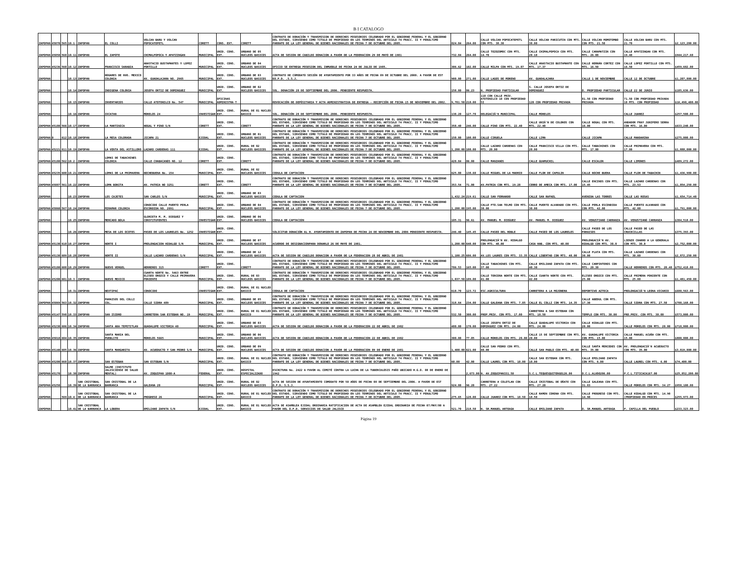B I CATALOGO
| ZAPOPAN | 45070 | 565 | 10.1 | ZAPOPAN | EL COLLI | VOLCAN BARU Y VOLCAN POPOCATEPETL | CORETT | CONS. EXT. | CORETT | CONTRATO DE DONACIÓN Y TRANSMISION DE DERECHOS POSESORIOS CELEBRADO POR EL GOBIERNO FEDERAL Y EL GOBIERNO DEL ESTADO, SIRVIENDO COMO TITULO DE PROPIEDAD EN LOS TERMINOS DEL ARTICULO 74 FRACC. II Y PENULTIMO PARRAFO DE LA LEY GENERAL DE BIENES NACIONALES DE FECHA 7 DE OCTUBRE DEL 2005. | 824.04 | 264.00 | CALLE VOLCAN POPOCATEPETL CON MTS. 38.30 | CALLE VOLCAN PARICUTIN CON MTS. 38.00 | CALLE VOLCAN MOMOTOMBO CON MTS. 21.50 | CALLE VOLCAN BARU CON MTS. 21.70 | $2,123,280.00 |
| ZAPOPAN | 45050 | 568 | 10.11 | ZAPOPAN | EL ZAPOTE | CHIMALPOPOCA Y APATZINGAN | MUNICIPAL | UNID. CONS. EXT. | URBANO DE 05 NUCLEOS BASICOS | ACTA DE SESION DE CABILDO DONACION A FAVOR DE LA FEDERACION 29 DE MAYO DE 1981 | 732.84 | 264.00 | CALLE TEZOZOMOC CON MTS. 14.70 | CALLE CHIMALPOPOCA CON MTS. 28.10 | CALLE CARAMATZIN CON MTS. 26.08 | CALLE APATZINGAN CON MTS. 19.48 | $944,217.60 |
| ZAPOPAN | 45236 | 560 | 10.12 | ZAPOPAN | FRANCISCO SARABIA | ANASTACIO BUSTAMANTES Y LOPEZ PORTILLO | MUNICIPAL | UNID. CONS. EXT. | URBANO DE 04 NUCLEOS BASICOS | OFICIO SE ENTREGA POSESION DEL INMUEBLE DE FECHA 24 DE JULIO DE 1985. | 306.62 | 102.00 | CALLE MILPA CON MTS. 19.87 | CALLE ANASTACIO BUSTAMANTE CON MTS. 17.37 | CALLE HERNÁN CORTEZ CON MTS. 16.50 | CALLE LOPEZ PORTILLO CON MTS. 16.50 | $459,682.00 |
| ZAPOPAN | | | 10.13 | ZAPOPAN | HOGARES DE NVO. MEXICO COLONIA | AV. GUADALAJARA NO. 2965 | MUNICIPAL | UNID. CONS. EXT. | URBANO DE 03 NUCLEOS BASICOS | CONTRATO DE COMODATO SESIÓN DE AYUNTAMIENTO POR 33 AÑOS DE FECHA 09 DE OCTUBRE DEL 2000. A FAVOR DE EST EO.P.D. .S.S.J. | 900.00 | 271.00 | CALLE LAGOS DE MORENO | AV. GUADALAJARA | CALLE 1 DE NOVIEMBRE | CALLE 12 DE OCTUBRE | $1,207,800.00 |
| ZAPOPAN | | | 10.14 | ZAPOPAN | INDIGENA COLONIA | JOSEFA ORTIZ DE DOMINGUEZ | MUNICIPAL | UNID. CONS. EXT. | URBANO DE 02 NUCLEOS BASICOS | SOL. DONACIÓN 28 DE SEPTIEMBRE DEL 2006. PENDIENTE RESPUESTA. | 158.00 | 86.23 | N. PROPIEDAD PARTICULAR | S. CALLE JOSEFA ORTIZ DE DOMINGUEZ | O. PROPIEDAD PARTICULAR | CALLE 22 DE JUNIO | $185,636.00 |
| ZAPOPAN | | | 10.15 | ZAPOPAN | INVENTARIOS | CALLE ATOTONILCO No. 547 | MUNICIPAL | OFICINAS ADMINISTRA T | | REVOCACIÓN DE DEPÓSITARIA Y ACTA ADMINISTRATIVA DE ENTREGA - RECEPCIÓN DE FECHA 15 DE NOVIEMBRE DEL 2002. | 9,781.50 | 210.00 | 110 CON CALLE PRIV. ATOTONILCO 10 CON PROPIEDAD SI | 120 CON PROPIEDAD PRIVADA | 81.50 CON PROPIEDAD PRIVADA | 71.50 CON PROPIEDAD PRIVADA 10 MTS. CON PROPIEDAD | $16,490,400.00 |
| ZAPOPAN | | | 10.16 | ZAPOPAN | IXCATAN | MORELOS 24 | INVESTIGAR | UNID. CONS. EXT. | RURAL DE 01 NUCLEO BASICO | SOL. DONACIÓN 28 DE SEPTIEMBRE DEL 2006. PENDIENTE RESPUESTA. | 138.20 | 127.70 | DELEGACIÃ'N MUNICIPAL | CALLE MORELOS | | CALLE JUAREZ | $257,500.00 |
| ZAPOPAN | 45180 | 566 | 10.17 | ZAPOPAN | LA MARTINICA | NOGAL Y PINO S/N | CORETT | UNID. CONS. EXT. | CORETT | CONTRATO DE DONACIÓN Y TRANSMISION DE DERECHOS POSESORIOS CELEBRADO POR EL GOBIERNO FEDERAL Y EL GOBIERNO DEL ESTADO, SIRVIENDO COMO TITULO DE PROPIEDAD EN LOS TERMINOS DEL ARTICULO 74 FRACC. II Y PENULTIMO PARRAFO DE LA LEY GENERAL DE BIENES NACIONALES DE FECHA 7 DE OCTUBRE DEL 2005. | 358.40 | 246.00 | CALLE PINO CON MTS. 22.40 | CALLE UNIÃ'N DE COLONOS CON MTS. 22.40 | CALLE NOGAL CON MTS. 16.00 | ANDADOR FRAY JUNIPERO SERRA CON MTS. 16.00 | $633,240.00 |
| ZAPOPAN | 0 | 612 | 10.18 | ZAPOPAN | LA MESA COLORADA | JICAMA 21 | EJIDAL | UNID. CONS. EXT. | URBANO DE 01 NUCLEOS BASICOS | CONTRATO DE DONACIÓN Y TRANSMISION DE DERECHOS POSESORIOS CELEBRADO POR EL GOBIERNO FEDERAL Y EL GOBIERNO DEL ESTADO, SIRVIENDO COMO TITULO DE PROPIEDAD EN LOS TERMINOS DEL ARTICULO 74 FRACC. II Y PENULTIMO PARRAFO DE LA LEY GENERAL DE BIENES NACIONALES DE FECHA 7 DE OCTUBRE DEL 2005. | 150.00 | 100.00 | CALLE CIRUELA | CALLE LIMA | CALLE JICAMA | CALLE MANDARINA | $275,000.00 |
| ZAPOPAN | 45221 | 611 | 10.19 | ZAPOPAN | LA VENTA DEL ASTILLERO | LAZARO CARDENAS 111 | EJIDAL | UNID. CONS. EXT. | RURAL DE 02 NUCLEOS BASICOS | CONTRATO DE DONACIÓN Y TRANSMISION DE DERECHOS POSESORIOS CELEBRADO POR EL GOBIERNO FEDERAL Y EL GOBIERNO DEL ESTADO, SIRVIENDO COMO TITULO DE PROPIEDAD EN LOS TERMINOS DEL ARTICULO 74 FRACC. II Y PENULTIMO PARRAFO DE LA LEY GENERAL DE BIENES NACIONALES DE FECHA 7 DE OCTUBRE DEL 2005. | 1,200.00 | 100.00 | CALLE LAZARO CARDENAS CON MTS. 20.00 | CALLE FRANCISCO VILLA CON MTS. 20.00 | CALLE TABACHINES CON MTS. 17.00 | CALLE PRIMAVERA CON MTS. 17.00 | $1,080,000.00 |
| ZAPOPAN | 45180 | 562 | 10.2 | ZAPOPAN | LOMAS DE TABACHINES COLONIA | CALLE CHABACANOS NO. 12 | CORETT | UNID. CONS. EXT. | CORETT | CONTRATO DE DONACIÓN Y TRANSMISION DE DERECHOS POSESORIOS CELEBRADO POR EL GOBIERNO FEDERAL Y EL GOBIERNO DEL ESTADO, SIRVIENDO COMO TITULO DE PROPIEDAD EN LOS TERMINOS DEL ARTICULO 74 FRACC. II Y PENULTIMO PARRAFO DE LA LEY GENERAL DE BIENES NACIONALES DE FECHA 7 DE OCTUBRE DEL 2005. | 428.84 | 86.00 | CALLE MANZANOS | CALLE GUAMUCHIL | CALLE ESCALON | CALLE LIMONES | $489,272.00 |
| ZAPOPAN | 45235 | 600 | 10.21 | ZAPOPAN | LOMAS DE LA PRIMAVERA | NOCHEBUENA No. 154 | MUNICIPAL | UNID. CONS. EXT. | RURAL DE 02 NUCLEOS BASICOS | CEDULA DE CAPTACION | 625.00 | 138.60 | CALLE MIGUEL DE LA MADRID | CALLE FLOR DE CAPULIN | CALLE NOCHE BUENA | CALLE FLOR DE TABACHIN | $1,436,980.00 |
| ZAPOPAN | 45087 | 561 | 10.22 | ZAPOPAN | LOMA BONITA | AV. PATRIA NO 3251 | CORETT | UNID. CONS. EXT. | CORETT | CONTRATO DE DONACIÓN Y TRANSMISION DE DERECHOS POSESORIOS CELEBRADO POR EL GOBIERNO FEDERAL Y EL GOBIERNO DEL ESTADO, SIRVIENDO COMO TITULO DE PROPIEDAD EN LOS TERMINOS DEL ARTICULO 74 FRACC. II Y PENULTIMO PARRAFO DE LA LEY GENERAL DE BIENES NACIONALES DE FECHA 7 DE OCTUBRE DEL 2005. | 353.54 | 71.00 | AV.PATRIA CON MTS. 19.28 | CERRO DE AMECA CON MTS. 17.00 | CALLE ENCINOS CON MTS. 15.45 | CALLE LAZARO CARDENAS CON MTS. 23.53 | $1,054,250.00 |
| ZAPOPAN | | | 10.23 | ZAPOPAN | LOS CAJETES | SAN CARLOS S/N | MUNICIPAL | UNID. CONS. EXT. | URBANO DE 03 NUCLEOS BASICOS | CEDULA DE CAPTACION | 1,432.24 | 219.61 | CALLE SAN FERNANDO | CALLE SAN RAFAEL | AVENIDA LAS TORRES | CALLE LAS ROSAS | $1,654,714.40 |
| ZAPOPAN | 45060 | 567 | 10.24 | ZAPOPAN | MIRAMAR COLONIA | CONOCIDO CALLE PUERTO PERLA ESCONDIDA NO. 2691 | MUNICIPAL | UNID. CONS. EXT. | URBANO DE 04 NUCLEOS BASICOS | CONTRATO DE DONACIÓN Y TRANSMISION DE DERECHOS POSESORIOS CELEBRADO POR EL GOBIERNO FEDERAL Y EL GOBIERNO DEL ESTADO, SIRVIENDO COMO TITULO DE PROPIEDAD EN LOS TERMINOS DEL ARTICULO 74 FRACC. II Y PENULTIMO PARRAFO DE LA LEY GENERAL DE BIENES NACIONALES DE FECHA 7 DE OCTUBRE DEL 2005. | 1,200.00 | 195.00 | CALLE PTO.SAN TELMO CON MTS. 30.00 | CALLE PUERTO ALVARADO CON MTS. 30.00 | CALLE PERLA ESCONDIDA CON MTS. 42.00 | CALLE PUERTO ALVARADO CON MTS. 42.00 | $1,791,000.00 |
| ZAPOPAN | | | 10.25 | ZAPOPAN | MERCADO BOLA | GLORIETA M. M. DIEGUEZ Y CONSTITUYENTES | INVESTIGAR | UNID. CONS. EXT. | URBANO DE 06 NUCLEOS BASICOS | CEDULA DE CAPTACION | 105.31 | 96.61 | AV. MANUEL M. DIEGUEZ | AV. MANUEL M. DIEGUEZ | AV. VENUSTIANO CARRANZA | AV. VENUSTIANO CARRANZA | $384,518.00 |
| ZAPOPAN | | | 10.26 | ZAPOPAN | MESA DE LOS OCOTES | PASEO DE LOS LAURELES No. 1252 | INVESTIGAR | UNID. CONS. EXT. | | SOLICITUD DONACIÓN AL H. AYUNTAMIENTO DE ZAPOPAN DE FECHA 24 DE NOVIEMBRE DEL 2006 PENDIENTE RESPUESTA. | 246.40 | 145.45 | CALLE PASEO DEL ROBLE | CALLE PASEO DE LOS LAURELES | CALLE PASEO DE LOS PARAISOS | CALLE PASEO DE LAS CRUCECILLAS | $375,393.00 |
| ZAPOPAN | 45130 | 610 | 10.27 | ZAPOPAN | NORTE I | PROLONGACION HIDALGO S/N | MUNICIPAL | UNID. CONS. EXT. | URBANO DE 07 NUCLEOS BASICOS | ACUERDO DE DESIGNACIONPARA DONARLO 26 DE MAYO DE 1981. | 1,200.00 | 640.00 | PROLONGACIÃ'N AV. HIDALGO CON MTS. 40.00 | CASA HAB. CON MTS. 40.00 | PROLONGACIÃ'N AV. HIDALGO CON MTS. 30.0 | LIENZO CHARRO A LA GENERALA CON MTS. 30.0 | $2,752,000.00 |
| ZAPOPAN | 45130 | 609 | 10.28 | ZAPOPAN | NORTE II | CALLE LAZARO CARDENAS S/N | MUNICIPAL | UNID. CONS. EXT. | URBANO DE 12 NUCLEOS BASICOS | ACTA DE SESION DE CABILDO DONACION A FAVOR DE LA FEDERACION 28 DE ABRIL DE 1981 | 1,100.25 | 686.00 | AV.LOS LAURES CON MTS. 33.35 | CALLE LIBERTAD CON MTS. 40.00 | CALLE PLATA CON MTS. 30.00 | CALLE LAZARO CARDENAS CON MTS. 30.00 | $2,872,250.00 |
| ZAPOPAN | 45180 | 608 | 10.29 | ZAPOPAN | NUEVO VERGEL | HERREROS 315 | CORETT | UNID. CONS. EXT. | CORETT | CONTRATO DE DONACIÓN Y TRANSMISION DE DERECHOS POSESORIOS CELEBRADO POR EL GOBIERNO FEDERAL Y EL GOBIERNO DEL ESTADO, SIRVIENDO COMO TITULO DE PROPIEDAD EN LOS TERMINOS DEL ARTICULO 74 FRACC. II Y PENULTIMO PARRAFO DE LA LEY GENERAL DE BIENES NACIONALES DE FECHA 7 DE OCTUBRE DEL 2005. | 786.53 | 165.00 | CALLE TABACHINES CON MTS. 37.00 | CALLE EMILIANO ZAPATA CON MTS. 40.30 | CALLE CARPINTEROS CON MTS. 20.30 | CALLE HERREROS CON MTS. 20.40 | $752,418.00 |
| ZAPOPAN | 45200 | 601 | 10.3 | ZAPOPAN | NUEVO MEXICO | CUARTA NORTE No. 5463 ENTRE ELISEO OROZCO Y CALLE PRIMAVERA PONIENTE | MUNICIPAL | UNID. CONS. EXT. | RURAL DE 03 NUCLEOS BASICOS | CONTRATO DE DONACIÓN Y TRANSMISION DE DERECHOS POSESORIOS CELEBRADO POR EL GOBIERNO FEDERAL Y EL GOBIERNO DEL ESTADO, SIRVIENDO COMO TITULO DE PROPIEDAD EN LOS TERMINOS DEL ARTICULO 74 FRACC. II Y PENULTIMO PARRAFO DE LA LEY GENERAL DE BIENES NACIONALES DE FECHA 7 DE OCTUBRE DEL 2005. | 1,037.50 | 189.00 | CALLE TERCERA NORTE CON MTS. 41.00 | CALLE CUARTA NORTE CON MTS. 42.00 | ELISEO OROZCO CON MTS. 25.00 | CALLE PRIMERA PONIENTE CON MTS. 25.00 | $1,481,450.00 |
| ZAPOPAN | | | 10.31 | ZAPOPAN | NEXTIPAC | CONOCIDO | INVESTIGAR | UNID. CONS. EXT. | RURAL DE 01 NUCLEO BASICO | CEDULA DE CAPTACION | 610.70 | 123.72 | ESC.AGRICULTURA | CARRETERA A LA MOJONERA | DEPORTIVO AZTECA | PROLONGACIÃ'N LEONA VICARIO | $680,563.00 |
| ZAPOPAN | 45069 | 563 | 10.32 | ZAPOPAN | PARAISOS DEL COLLI COL. | CALLE SIDRA 489 | MUNICIPAL | UNID. CONS. EXT. | URBANO DE 05 NUCLEOS BASICOS | CONTRATO DE DONACIÓN Y TRANSMISION DE DERECHOS POSESORIOS CELEBRADO POR EL GOBIERNO FEDERAL Y EL GOBIERNO DEL ESTADO, SIRVIENDO COMO TITULO DE PROPIEDAD EN LOS TERMINOS DEL ARTICULO 74 FRACC. II Y PENULTIMO PARRAFO DE LA LEY GENERAL DE BIENES NACIONALES DE FECHA 7 DE OCTUBRE DEL 2005. | 318.64 | 234.00 | CALLE GALEANA CON MTS. 7.05 | CALLE EL COLLI CON MTS. 14.35 | CALLE ABEDUL CON MTS. 17.30 | CALLE SIDRA CON MTS. 27.50 | $780,168.00 |
| ZAPOPAN | 45147 | 598 | 10.33 | ZAPOPAN | SAN ISIDRO | CARRETERA SAN ESTEBAN NO. 19 | MUNICIPAL | UNID. CONS. EXT. | RURAL DE 01 NUCLEO BASICO | CONTRATO DE DONACIÓN Y TRANSMISION DE DERECHOS POSESORIOS CELEBRADO POR EL GOBIERNO FEDERAL Y EL GOBIERNO DEL ESTADO, SIRVIENDO COMO TITULO DE PROPIEDAD EN LOS TERMINOS DEL ARTICULO 74 FRACC. II Y PENULTIMO PARRAFO DE LA LEY GENERAL DE BIENES NACIONALES DE FECHA 7 DE OCTUBRE DEL 2005. | 532.50 | 300.00 | PROP.PRIV. CON MTS. 17.00 | CARRETERA A SAN ESTEBAN CON MTS. 18.50 | TEMPLO CON MTS. 30.00 | PRO.PRIV. CON MTS. 30.00 | $573,000.00 |
| ZAPOPAN | 45230 | 606 | 10.34 | ZAPOPAN | SANTA ANA TEPETITLAN | GUADALUPE VICTORIA 40 | MUNICIPAL | UNID. CONS. EXT. | URBANO DE 03 NUCLEOS BASICOS | ACTA DE SESION DE CABILDO DONACION A FAVOR DE LA FEDERACION 22 DE ABRIL DE 1982 | 480.00 | 170.00 | CALLE JOSEFA ORTIZ DE DOMINGUEZ CON MTS. 24.00 | CALLE GUADALUPE VICTORIA CON MTS. 24.00 | CALLE HIDALGO CON MTS. 20.00 | CALLE MORELOS CON MTS. 20.00 | $718,000.00 |
| ZAPOPAN | 45018 | 604 | 10.35 | ZAPOPAN | SANTA MARIA DEL PUEBLITO | MORELOS 5665 | MUNICIPAL | UNID. CONS. EXT. | URBANO DE 06 NUCLEOS BASICOS | ACTA DE SESION DE CABILDO DONACION A FAVOR DE LA FEDERACION 22 DE ABRIL DE 1982 | 300.00 | 77.05 | CALLE MORELOS CON MTS. 20.00 | CALLE 15 DE SEPTIEMBRE CON MTS. 20.00 | AV. GUADALUPE VICTORIA CON MTS. 15.00 | CALLE MANUEL ACUÑA CON MTS. 15.00 | $800,000.00 |
| ZAPOPAN | 45140 | 605 | 10.36 | ZAPOPAN | SANTA MARGARITA | AV. ACUEDUCTO Y SAN PEDRO S/N | MUNICIPAL | UNID. CONS. EXT. | URBANO DE 09 NUCLEOS BASICOS | ACTA DE SESION DE CABILDO DONACION A FAVOR DE LA FEDERACION 09 DE ENERO DE 1981 | 1,400.00 | 621.00 | CALLE SAN PEDRO CON MTS. 40.00 | CALLE SAN PABLO CON MTS. 40.00 | CALLE SANTA MERCEDES CON MTS. 35.00 | AV. PROLONGACIÃ'N ACUEDUCTO CON MTS. 35.00 | $3,819,800.00 |
| ZAPOPAN | 45200 | 668 | 10.37 | ZAPOPAN | SAN ESTEBAN | SAN ESTEBAN S/N | MUNICIPAL | UNID. CONS. EXT. | RURAL DE 01 NUCLEO BASICO | CONTRATO DE DONACIÓN Y TRANSMISION DE DERECHOS POSESORIOS CELEBRADO POR EL GOBIERNO FEDERAL Y EL GOBIERNO DEL ESTADO, SIRVIENDO COMO TITULO DE PROPIEDAD EN LOS TERMINOS DEL ARTICULO 74 FRACC. II Y PENULTIMO PARRAFO DE LA LEY GENERAL DE BIENES NACIONALES DE FECHA 7 DE OCTUBRE DEL 2005. | 60.00 | 42.00 | CALLE LAUREL CON MTS. 10.00 | CALLE SAN ESTEBAN CON MTS. 10.00 | CALLE EMILIANO ZAPATA CON MTS. 6.00 | CALLE LAUREL CON MTS. 6.00 | $74,400.00 |
| ZAPOPAN | 45170 | | 10.38 | ZAPOPAN | SALME (INSTITUTO JALISCIENSE DE SALUD MENTAL) | AV. ZOQUIPAN 1000-A | FEDERAL | UNID. CONS. EXT. | HOSPITAL ESPECIALIZADO | ESCRITURA No. 2422 A FAVOR AL COMITÉ CONTRA LA LUCHA DE LA TUBERCULOSIS PAÑO UBICADO H.G.O. 08 DE ENERO DE 1942 | | 2,673.00 | N. AV.ZOQUIPAN331.50 | S.C.L.TEQUESQUITENGO126.00 | O.C.L.ALVDO206.00 | P.C.L.TITICACA167.00 | $25,852,200.00 |
| ZAPOPAN | 45250 | | 10.39 | SAN CRISTOBAL DE LA BARRANCA | SAN CRISTOBAL DE LA BARRANCA | GALEANA 20 | MUNICIPAL | UNID. CONS. EXT. | RURAL DE 02 NUCLEOS BASICOS | ACTA DE SESION DE AYUNTAMIENTO COMODATO POR 50 AÑOS DE FECHA 08 DE SEPTIEMBRE DEL 2006. A FAVOR DE EST O.P.D. S.S.J. | 924.00 | 96.20 | CARRETERA A COLOTLAN CON MTS. 27.22 | CALLE CRISTOBAL DE OÑATE CON MTS. 27.20 | CALLE GALEANA CON MTS. 31.83 | CALLE MORELOS CON MTS. 34.27 | $958,100.00 |
| ZAPOPAN | | 569 | 10.4 | SAN CRISTOBAL DE LA BARRANCA | SAN CRISTOBAL DE LA BARRANCA | PROGRESO 26 | MUNICIPAL | UNID. CONS. EXT. | RURAL DE 01 NUCLEO BASICO | CONTRATO DE DONACIÓN Y TRANSMISION DE DERECHOS POSESORIOS CELEBRADO POR EL GOBIERNO FEDERAL Y EL GOBIERNO DEL ESTADO, SIRVIENDO COMO TITULO DE PROPIEDAD EN LOS TERMINOS DEL ARTICULO 74 FRACC. II Y PENULTIMO PARRAFO DE LA LEY GENERAL DE BIENES NACIONALES DE FECHA 7 DE OCTUBRE DEL 2005. | 275.65 | 128.00 | CALLE JUAREZ CON MTS. 18.50 | CALLE RAMON CORONA CON MTS. 18.50 | CALLE PROGRESO CON MTS. 14.90 | CALLE HIDALGO CON MTS. 14.90 (PROPIEDAD EN PROCES | $255,973.00 |
| ZAPOPAN | | | 10.41 | SAN CRISTOBAL DE LA BARRANCA | LA LOBERA | EMILIANO ZAPATA S/N | EJIDAL | UNID. CONS. EXT. | RURAL DE 01 NUCLEO BASICO | ACTA DE ASAMBLEA EJIDAL ORDINARIA RATIFICACION DE ACTA DE ASAMBLEA EJIDAL ORDINARIA DE FECHA 07/MAY/00 A FAVOR DEL O.P.D. SERVICIOS DE SALUD JALISCO | 521.70 | 218.50 | N. SR.MANUEL ARTEAGA | CALLE EMILIANO ZAPATA | O. SR.MANUEL ARTEAGA | P. CAPILLA DEL PUEBLO | $233,323.00 |
Página 19